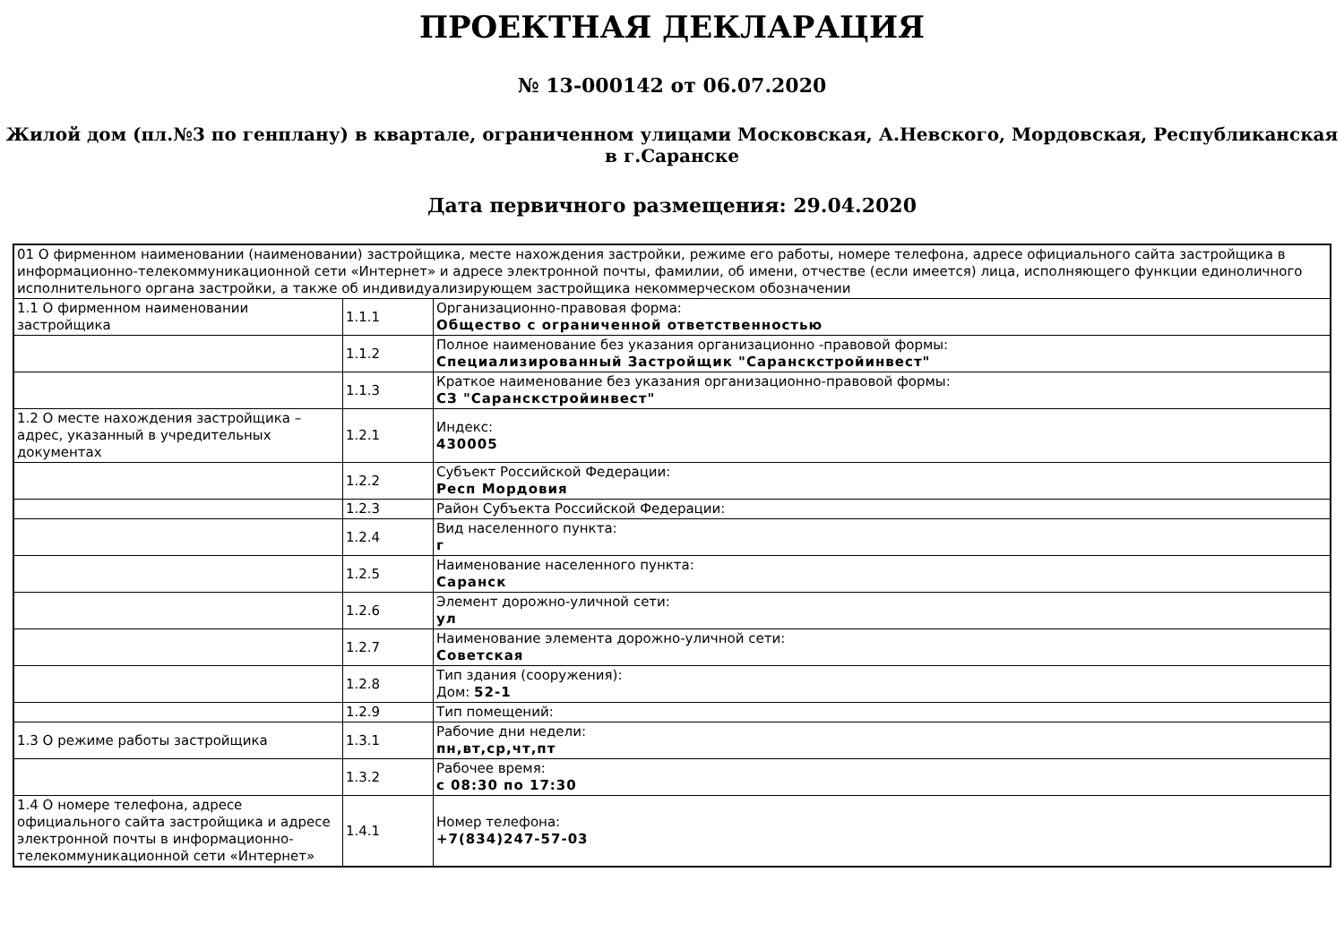ПРОЕКТНАЯ ДЕКЛАРАЦИЯ
№ 13-000142 от 06.07.2020
Жилой дом (пл.№3 по генплану) в квартале, ограниченном улицами Московская, А.Невского, Мордовская, Республиканская в г.Саранске
Дата первичного размещения: 29.04.2020
| 01 О фирменном наименовании (наименовании) застройщика, месте нахождения застройки, режиме его работы, номере телефона, адресе официального сайта застройщика в информационно-телекоммуникационной сети «Интернет» и адресе электронной почты, фамилии, об имени, отчестве (если имеется) лица, исполняющего функции единоличного исполнительного органа застройки, а также об индивидуализирующем застройщика некоммерческом обозначении | | |
| 1.1 О фирменном наименовании застройщика | 1.1.1 | Организационно-правовая форма: Общество с ограниченной ответственностью |
| | 1.1.2 | Полное наименование без указания организационно -правовой формы: Специализированный Застройщик "Саранскстройинвест" |
| | 1.1.3 | Краткое наименование без указания организационно-правовой формы: СЗ "Саранскстройинвест" |
| 1.2 О месте нахождения застройщика – адрес, указанный в учредительных документах | 1.2.1 | Индекс: 430005 |
| | 1.2.2 | Субъект Российской Федерации: Респ Мордовия |
| | 1.2.3 | Район Субъекта Российской Федерации: |
| | 1.2.4 | Вид населенного пункта: г |
| | 1.2.5 | Наименование населенного пункта: Саранск |
| | 1.2.6 | Элемент дорожно-уличной сети: ул |
| | 1.2.7 | Наименование элемента дорожно-уличной сети: Советская |
| | 1.2.8 | Тип здания (сооружения): Дом: 52-1 |
| | 1.2.9 | Тип помещений: |
| 1.3 О режиме работы застройщика | 1.3.1 | Рабочие дни недели: пн,вт,ср,чт,пт |
| | 1.3.2 | Рабочее время: с 08:30 по 17:30 |
| 1.4 О номере телефона, адресе официального сайта застройщика и адресе электронной почты в информационно-телекоммуникационной сети «Интернет» | 1.4.1 | Номер телефона: +7(834)247-57-03 |